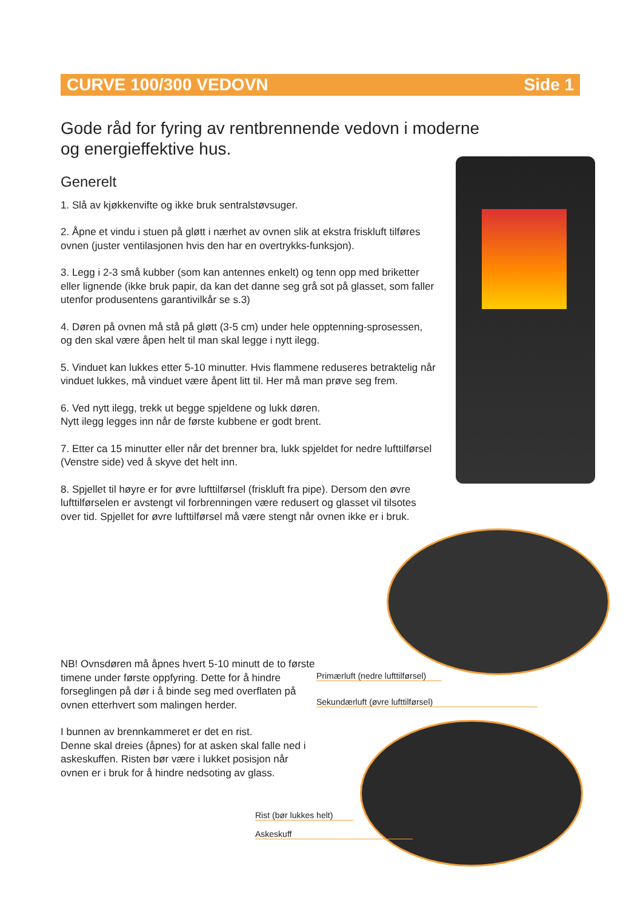CURVE 100/300 VEDOVN Side 1
Gode råd for fyring av rentbrennende vedovn i moderne og energieffektive hus.
Generelt
1. Slå av kjøkkenvifte og ikke bruk sentralstøvsuger.
2. Åpne et vindu i stuen på gløtt i nærhet av ovnen slik at ekstra friskluft tilføres ovnen (juster ventilasjonen hvis den har en overtrykks-funksjon).
3. Legg i 2-3 små kubber (som kan antennes enkelt) og tenn opp med briketter eller lignende (ikke bruk papir, da kan det danne seg grå sot på glasset, som faller utenfor produsentens garantivilkår se s.3)
4. Døren på ovnen må stå på gløtt (3-5 cm) under hele opptenning-sprosessen, og den skal være åpen helt til man skal legge i nytt ilegg.
5. Vinduet kan lukkes etter 5-10 minutter. Hvis flammene reduseres betraktelig når vinduet lukkes, må vinduet være åpent litt til. Her må man prøve seg frem.
6. Ved nytt ilegg, trekk ut begge spjeldene og lukk døren.
Nytt ilegg legges inn når de første kubbene er godt brent.
7. Etter ca 15 minutter eller når det brenner bra, lukk spjeldet for nedre lufttilførsel (Venstre side) ved å skyve det helt inn.
8. Spjellet til høyre er for øvre lufttilførsel (friskluft fra pipe). Dersom den øvre lufttilførselen er avstengt vil forbrenningen være redusert og glasset vil tilsotes over tid. Spjellet for øvre lufttilførsel må være stengt når ovnen ikke er i bruk.
NB! Ovnsdøren må åpnes hvert 5-10 minutt de to første timene under første oppfyring. Dette for å hindre forseglingen på dør i å binde seg med overflaten på ovnen etterhvert som malingen herder.
I bunnen av brennkammeret er det en rist.
Denne skal dreies (åpnes) for at asken skal falle ned i askeskuffen. Risten bør være i lukket posisjon når ovnen er i bruk for å hindre nedsoting av glass.
Primærluft (nedre lufttilførsel)
Sekundærluft (øvre lufttilførsel)
Rist (bør lukkes helt)
Askeskuff